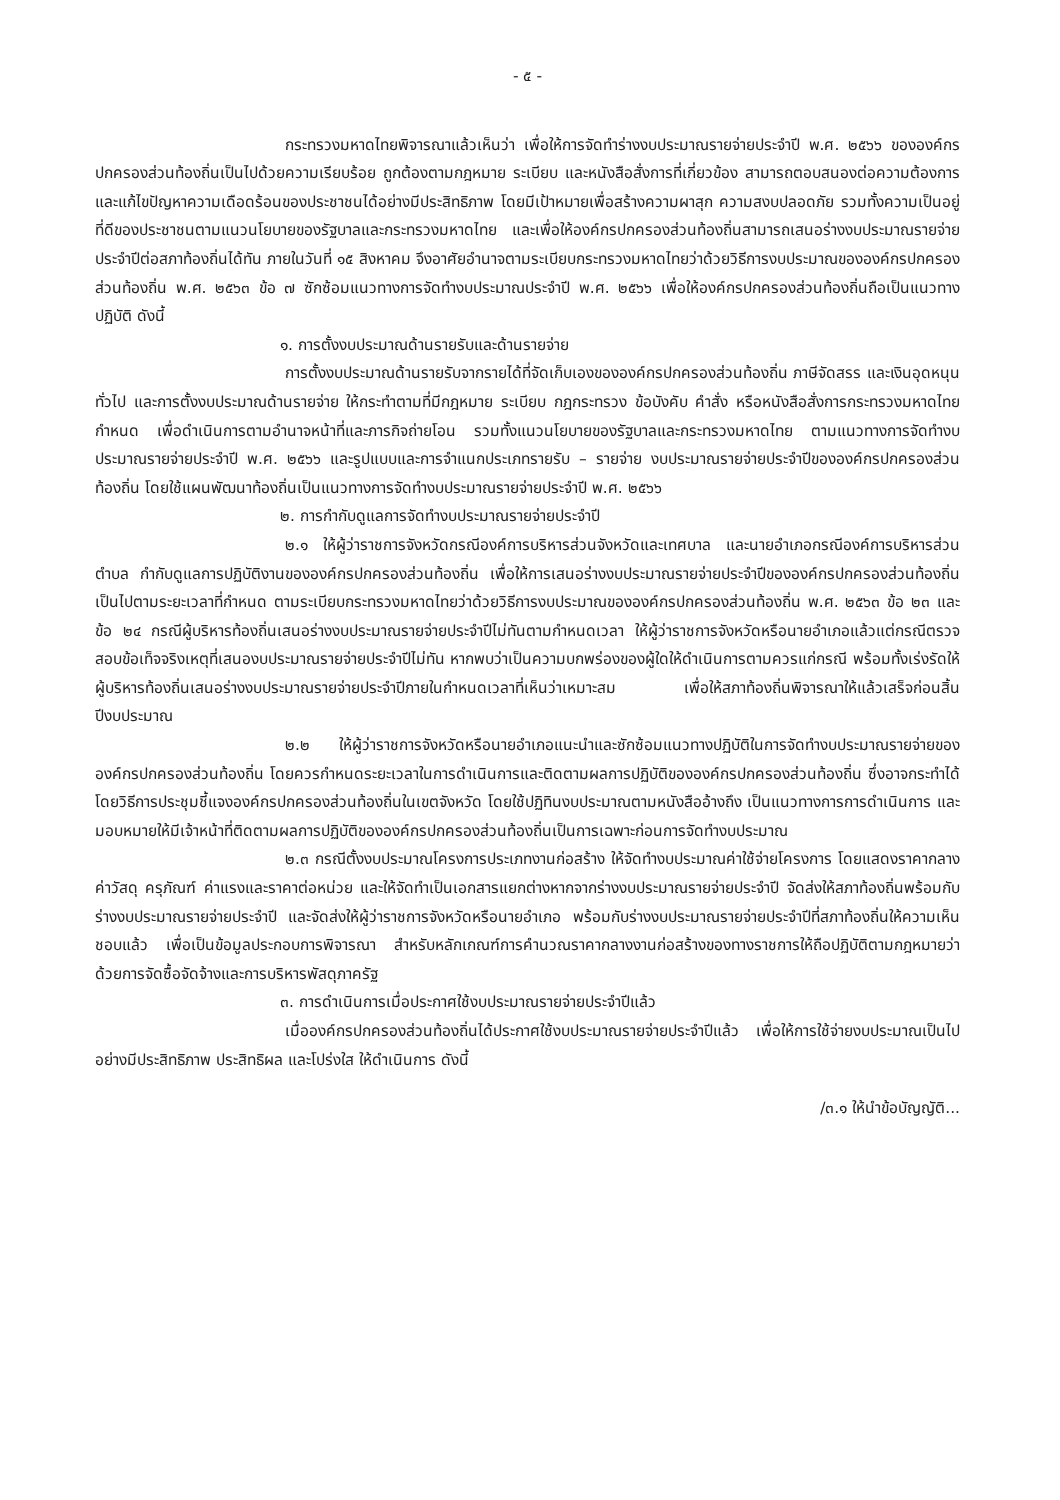- ๕ -
กระทรวงมหาดไทยพิจารณาแล้วเห็นว่า เพื่อให้การจัดทำร่างงบประมาณรายจ่ายประจำปี พ.ศ. ๒๕๖๖ ขององค์กรปกครองส่วนท้องถิ่นเป็นไปด้วยความเรียบร้อย ถูกต้องตามกฎหมาย ระเบียบ และหนังสือสั่งการที่เกี่ยวข้อง สามารถตอบสนองต่อความต้องการ และแก้ไขปัญหาความเดือดร้อนของประชาชนได้อย่างมีประสิทธิภาพ โดยมีเป้าหมายเพื่อสร้างความผาสุก ความสงบปลอดภัย รวมทั้งความเป็นอยู่ที่ดีของประชาชนตามแนวนโยบายของรัฐบาลและกระทรวงมหาดไทย และเพื่อให้องค์กรปกครองส่วนท้องถิ่นสามารถเสนอร่างงบประมาณรายจ่ายประจำปีต่อสภาท้องถิ่นได้ทัน ภายในวันที่ ๑๕ สิงหาคม จึงอาศัยอำนาจตามระเบียบกระทรวงมหาดไทยว่าด้วยวิธีการงบประมาณขององค์กรปกครองส่วนท้องถิ่น พ.ศ. ๒๕๖๓ ข้อ ๗ ซักซ้อมแนวทางการจัดทำงบประมาณประจำปี พ.ศ. ๒๕๖๖ เพื่อให้องค์กรปกครองส่วนท้องถิ่นถือเป็นแนวทางปฏิบัติ ดังนี้
๑. การตั้งงบประมาณด้านรายรับและด้านรายจ่าย
การตั้งงบประมาณด้านรายรับจากรายได้ที่จัดเก็บเองขององค์กรปกครองส่วนท้องถิ่น ภาษีจัดสรร และเงินอุดหนุนทั่วไป และการตั้งงบประมาณด้านรายจ่าย ให้กระทำตามที่มีกฎหมาย ระเบียบ กฎกระทรวง ข้อบังคับ คำสั่ง หรือหนังสือสั่งการกระทรวงมหาดไทยกำหนด เพื่อดำเนินการตามอำนาจหน้าที่และภารกิจถ่ายโอน รวมทั้งแนวนโยบายของรัฐบาลและกระทรวงมหาดไทย ตามแนวทางการจัดทำงบประมาณรายจ่ายประจำปี พ.ศ. ๒๕๖๖ และรูปแบบและการจำแนกประเภทรายรับ – รายจ่าย งบประมาณรายจ่ายประจำปีขององค์กรปกครองส่วนท้องถิ่น โดยใช้แผนพัฒนาท้องถิ่นเป็นแนวทางการจัดทำงบประมาณรายจ่ายประจำปี พ.ศ. ๒๕๖๖
๒. การกำกับดูแลการจัดทำงบประมาณรายจ่ายประจำปี
๒.๑ ให้ผู้ว่าราชการจังหวัดกรณีองค์การบริหารส่วนจังหวัดและเทศบาล และนายอำเภอกรณีองค์การบริหารส่วนตำบล กำกับดูแลการปฏิบัติงานขององค์กรปกครองส่วนท้องถิ่น เพื่อให้การเสนอร่างงบประมาณรายจ่ายประจำปีขององค์กรปกครองส่วนท้องถิ่น เป็นไปตามระยะเวลาที่กำหนด ตามระเบียบกระทรวงมหาดไทยว่าด้วยวิธีการงบประมาณขององค์กรปกครองส่วนท้องถิ่น พ.ศ. ๒๕๖๓ ข้อ ๒๓ และข้อ ๒๔ กรณีผู้บริหารท้องถิ่นเสนอร่างงบประมาณรายจ่ายประจำปีไม่ทันตามกำหนดเวลา ให้ผู้ว่าราชการจังหวัดหรือนายอำเภอแล้วแต่กรณีตรวจสอบข้อเท็จจริงเหตุที่เสนองบประมาณรายจ่ายประจำปีไม่ทัน หากพบว่าเป็นความบกพร่องของผู้ใดให้ดำเนินการตามควรแก่กรณี พร้อมทั้งเร่งรัดให้ผู้บริหารท้องถิ่นเสนอร่างงบประมาณรายจ่ายประจำปีภายในกำหนดเวลาที่เห็นว่าเหมาะสม เพื่อให้สภาท้องถิ่นพิจารณาให้แล้วเสร็จก่อนสิ้นปีงบประมาณ
๒.๒ ให้ผู้ว่าราชการจังหวัดหรือนายอำเภอแนะนำและซักซ้อมแนวทางปฏิบัติในการจัดทำงบประมาณรายจ่ายขององค์กรปกครองส่วนท้องถิ่น โดยควรกำหนดระยะเวลาในการดำเนินการและติดตามผลการปฏิบัติขององค์กรปกครองส่วนท้องถิ่น ซึ่งอาจกระทำได้โดยวิธีการประชุมชี้แจงองค์กรปกครองส่วนท้องถิ่นในเขตจังหวัด โดยใช้ปฏิทินงบประมาณตามหนังสืออ้างถึง เป็นแนวทางการการดำเนินการ และมอบหมายให้มีเจ้าหน้าที่ติดตามผลการปฏิบัติขององค์กรปกครองส่วนท้องถิ่นเป็นการเฉพาะก่อนการจัดทำงบประมาณ
๒.๓ กรณีตั้งงบประมาณโครงการประเภทงานก่อสร้าง ให้จัดทำงบประมาณค่าใช้จ่ายโครงการ โดยแสดงราคากลาง ค่าวัสดุ ครุภัณฑ์ ค่าแรงและราคาต่อหน่วย และให้จัดทำเป็นเอกสารแยกต่างหากจากร่างงบประมาณรายจ่ายประจำปี จัดส่งให้สภาท้องถิ่นพร้อมกับร่างงบประมาณรายจ่ายประจำปี และจัดส่งให้ผู้ว่าราชการจังหวัดหรือนายอำเภอ พร้อมกับร่างงบประมาณรายจ่ายประจำปีที่สภาท้องถิ่นให้ความเห็นชอบแล้ว เพื่อเป็นข้อมูลประกอบการพิจารณา สำหรับหลักเกณฑ์การคำนวณราคากลางงานก่อสร้างของทางราชการให้ถือปฏิบัติตามกฎหมายว่าด้วยการจัดซื้อจัดจ้างและการบริหารพัสดุภาครัฐ
๓. การดำเนินการเมื่อประกาศใช้งบประมาณรายจ่ายประจำปีแล้ว
เมื่อองค์กรปกครองส่วนท้องถิ่นได้ประกาศใช้งบประมาณรายจ่ายประจำปีแล้ว เพื่อให้การใช้จ่ายงบประมาณเป็นไปอย่างมีประสิทธิภาพ ประสิทธิผล และโปร่งใส ให้ดำเนินการ ดังนี้
/๓.๑ ให้นำข้อบัญญัติ...